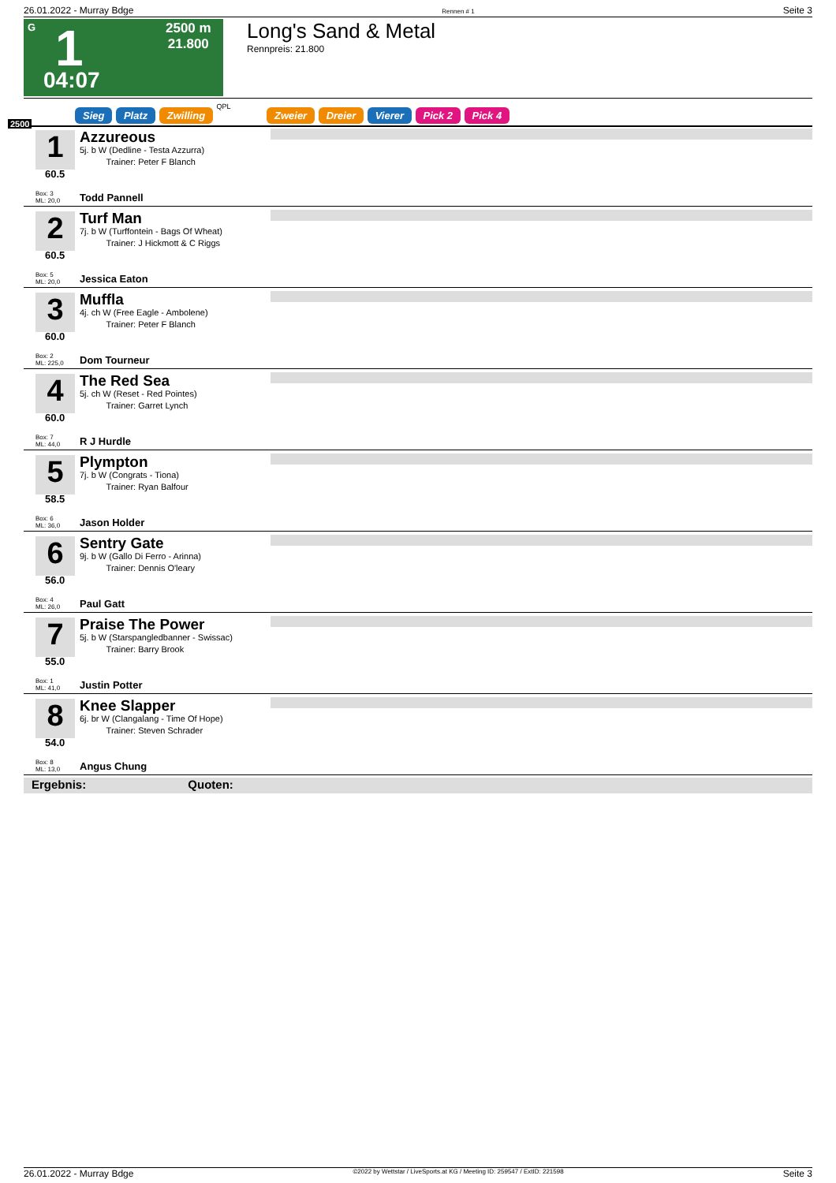26.01.2022 - Murray Bdge Rennen # 1 Seite 3
G 1 2500 m
21.800
04:07
Long's Sand & Metal
Rennpreis: 21.800
2500 Sieg Platz Zwilling QPL
Zweier Dreier Vierer Pick 2 Pick 4
1
60.5
Box: 3
ML: 20,0
Azzureous
5j. b W (Dedline - Testa Azzurra)
Trainer: Peter F Blanch
Todd Pannell
2
60.5
Box: 5
ML: 20,0
Turf Man
7j. b W (Turffontein - Bags Of Wheat)
Trainer: J Hickmott & C Riggs
Jessica Eaton
3
60.0
Box: 2
ML: 225,0
Muffla
4j. ch W (Free Eagle - Ambolene)
Trainer: Peter F Blanch
Dom Tourneur
4
60.0
Box: 7
ML: 44,0
The Red Sea
5j. ch W (Reset - Red Pointes)
Trainer: Garret Lynch
R J Hurdle
5
58.5
Box: 6
ML: 36,0
Plympton
7j. b W (Congrats - Tiona)
Trainer: Ryan Balfour
Jason Holder
6
56.0
Box: 4
ML: 26,0
Sentry Gate
9j. b W (Gallo Di Ferro - Arinna)
Trainer: Dennis O'leary
Paul Gatt
7
55.0
Box: 1
ML: 41,0
Praise The Power
5j. b W (Starspangledbanner - Swissac)
Trainer: Barry Brook
Justin Potter
8
54.0
Box: 8
ML: 13,0
Knee Slapper
6j. br W (Clangalang - Time Of Hope)
Trainer: Steven Schrader
Angus Chung
Ergebnis: Quoten:
26.01.2022 - Murray Bdge ©2022 by Wettstar / LiveSports.at KG / Meeting ID: 259547 / ExtID: 221598 Seite 3